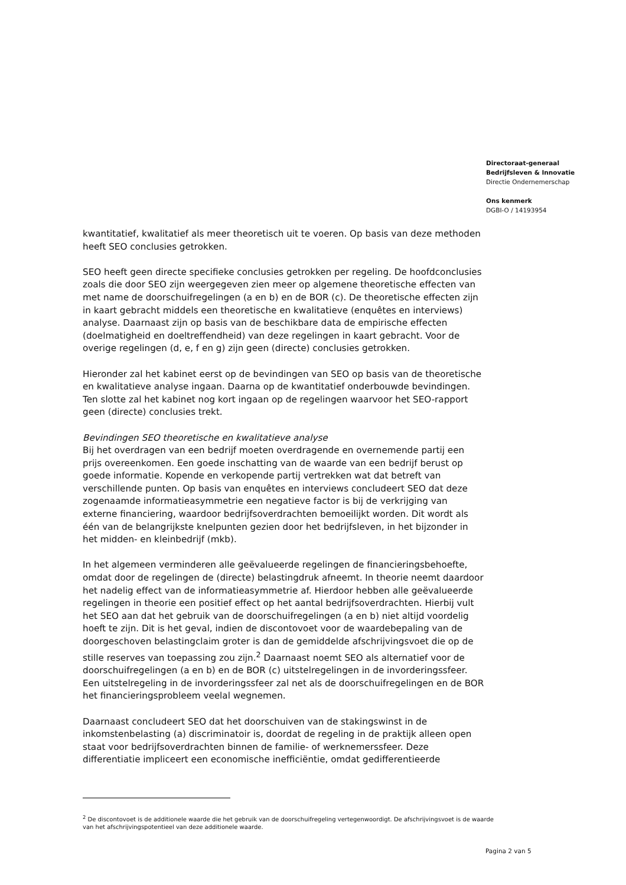Directoraat-generaal
Bedrijfsleven & Innovatie
Directie Ondernemerschap
Ons kenmerk
DGBI-O / 14193954
kwantitatief, kwalitatief als meer theoretisch uit te voeren. Op basis van deze methoden heeft SEO conclusies getrokken.
SEO heeft geen directe specifieke conclusies getrokken per regeling. De hoofdconclusies zoals die door SEO zijn weergegeven zien meer op algemene theoretische effecten van met name de doorschuifregelingen (a en b) en de BOR (c). De theoretische effecten zijn in kaart gebracht middels een theoretische en kwalitatieve (enquêtes en interviews) analyse. Daarnaast zijn op basis van de beschikbare data de empirische effecten (doelmatigheid en doeltreffendheid) van deze regelingen in kaart gebracht. Voor de overige regelingen (d, e, f en g) zijn geen (directe) conclusies getrokken.
Hieronder zal het kabinet eerst op de bevindingen van SEO op basis van de theoretische en kwalitatieve analyse ingaan. Daarna op de kwantitatief onderbouwde bevindingen. Ten slotte zal het kabinet nog kort ingaan op de regelingen waarvoor het SEO-rapport geen (directe) conclusies trekt.
Bevindingen SEO theoretische en kwalitatieve analyse
Bij het overdragen van een bedrijf moeten overdragende en overnemende partij een prijs overeenkomen. Een goede inschatting van de waarde van een bedrijf berust op goede informatie. Kopende en verkopende partij vertrekken wat dat betreft van verschillende punten. Op basis van enquêtes en interviews concludeert SEO dat deze zogenaamde informatieasymmetrie een negatieve factor is bij de verkrijging van externe financiering, waardoor bedrijfsoverdrachten bemoeilijkt worden. Dit wordt als één van de belangrijkste knelpunten gezien door het bedrijfsleven, in het bijzonder in het midden- en kleinbedrijf (mkb).
In het algemeen verminderen alle geëvalueerde regelingen de financieringsbehoefte, omdat door de regelingen de (directe) belastingdruk afneemt. In theorie neemt daardoor het nadelig effect van de informatieasymmetrie af. Hierdoor hebben alle geëvalueerde regelingen in theorie een positief effect op het aantal bedrijfsoverdrachten. Hierbij vult het SEO aan dat het gebruik van de doorschuifregelingen (a en b) niet altijd voordelig hoeft te zijn. Dit is het geval, indien de discontovoet voor de waardebepaling van de doorgeschoven belastingclaim groter is dan de gemiddelde afschrijvingsvoet die op de stille reserves van toepassing zou zijn.<sup>2</sup> Daarnaast noemt SEO als alternatief voor de doorschuifregelingen (a en b) en de BOR (c) uitstelregelingen in de invorderingssfeer. Een uitstelregeling in de invorderingssfeer zal net als de doorschuifregelingen en de BOR het financieringsprobleem veelal wegnemen.
Daarnaast concludeert SEO dat het doorschuiven van de stakingswinst in de inkomstenbelasting (a) discriminatoir is, doordat de regeling in de praktijk alleen open staat voor bedrijfsoverdrachten binnen de familie- of werknemerssfeer. Deze differentiatie impliceert een economische inefficiëntie, omdat gedifferentieerde
<sup>2</sup> De discontovoet is de additionele waarde die het gebruik van de doorschuifregeling vertegenwoordigt. De afschrijvingsvoet is de waarde van het afschrijvingspotentieel van deze additionele waarde.
Pagina 2 van 5